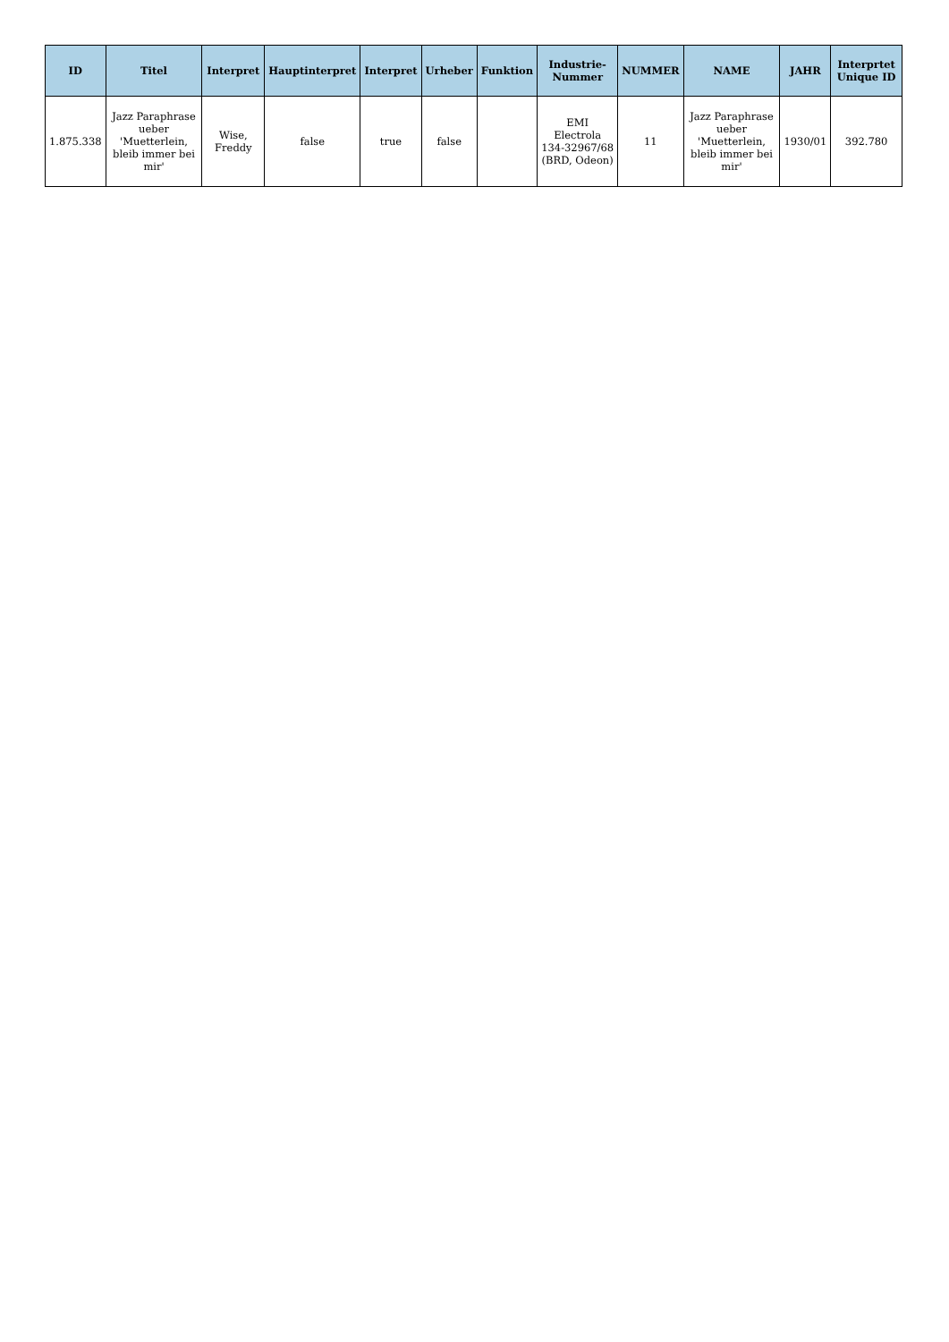| ID | Titel | Interpret | Hauptinterpret | Interpret | Urheber | Funktion | Industrie-Nummer | NUMMER | NAME | JAHR | Interprtet Unique ID |
| --- | --- | --- | --- | --- | --- | --- | --- | --- | --- | --- | --- |
| 1.875.338 | Jazz Paraphrase ueber 'Muetterlein, bleib immer bei mir' | Wise, Freddy | false | true | false | | EMI Electrola 134-32967/68 (BRD, Odeon) | 11 | Jazz Paraphrase ueber 'Muetterlein, bleib immer bei mir' | 1930/01 | 392.780 |